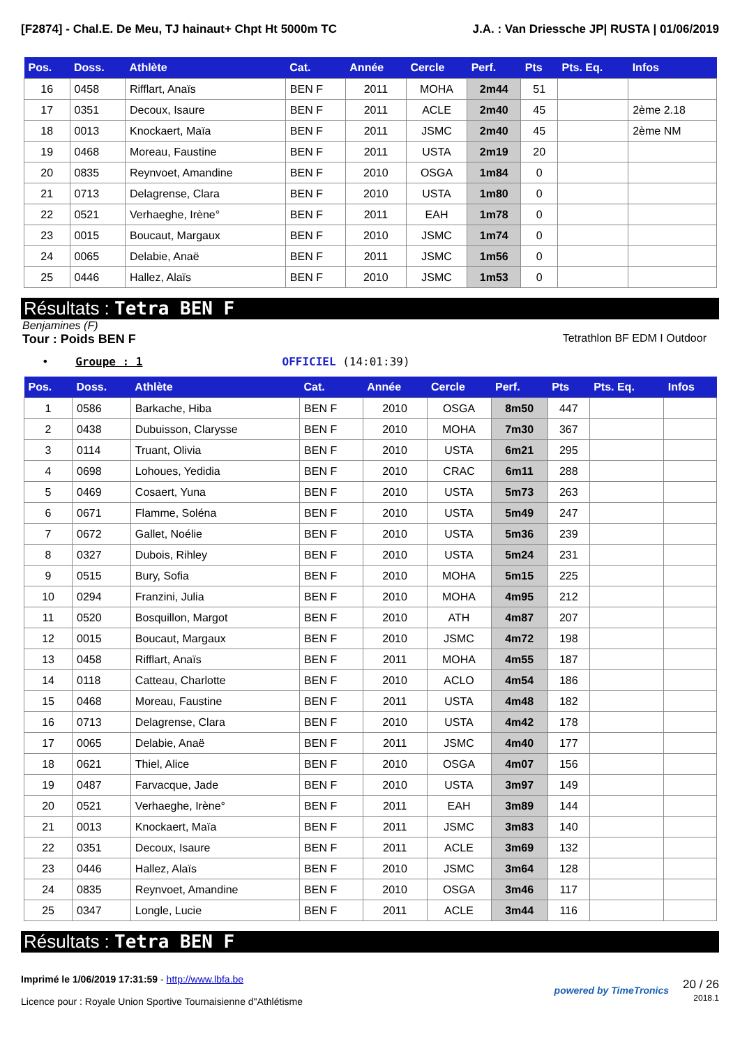[F2874] - Chal.E. De Meu, TJ hainaut+ Chpt Ht 5000m TC J.A. : Van Driessche JP| RUSTA | 01/06/2019
| Pos. | Doss. | Athlète | Cat. | Année | Cercle | Perf. | Pts | Pts. Eq. | Infos |
| --- | --- | --- | --- | --- | --- | --- | --- | --- | --- |
| 16 | 0458 | Rifflart, Anaïs | BEN F | 2011 | MOHA | 2m44 | 51 | | |
| 17 | 0351 | Decoux, Isaure | BEN F | 2011 | ACLE | 2m40 | 45 | | 2ème 2.18 |
| 18 | 0013 | Knockaert, Maïa | BEN F | 2011 | JSMC | 2m40 | 45 | | 2ème NM |
| 19 | 0468 | Moreau, Faustine | BEN F | 2011 | USTA | 2m19 | 20 | | |
| 20 | 0835 | Reynvoet, Amandine | BEN F | 2010 | OSGA | 1m84 | 0 | | |
| 21 | 0713 | Delagrense, Clara | BEN F | 2010 | USTA | 1m80 | 0 | | |
| 22 | 0521 | Verhaeghe, Irène° | BEN F | 2011 | EAH | 1m78 | 0 | | |
| 23 | 0015 | Boucaut, Margaux | BEN F | 2010 | JSMC | 1m74 | 0 | | |
| 24 | 0065 | Delabie, Anaë | BEN F | 2011 | JSMC | 1m56 | 0 | | |
| 25 | 0446 | Hallez, Alaïs | BEN F | 2010 | JSMC | 1m53 | 0 | | |
Résultats : Tetra BEN F
Benjamines (F)
Tour : Poids BEN F Tetrathlon BF EDM I Outdoor
• Groupe : 1 OFFICIEL (14:01:39)
| Pos. | Doss. | Athlète | Cat. | Année | Cercle | Perf. | Pts | Pts. Eq. | Infos |
| --- | --- | --- | --- | --- | --- | --- | --- | --- | --- |
| 1 | 0586 | Barkache, Hiba | BEN F | 2010 | OSGA | 8m50 | 447 | | |
| 2 | 0438 | Dubuisson, Clarysse | BEN F | 2010 | MOHA | 7m30 | 367 | | |
| 3 | 0114 | Truant, Olivia | BEN F | 2010 | USTA | 6m21 | 295 | | |
| 4 | 0698 | Lohoues, Yedidia | BEN F | 2010 | CRAC | 6m11 | 288 | | |
| 5 | 0469 | Cosaert, Yuna | BEN F | 2010 | USTA | 5m73 | 263 | | |
| 6 | 0671 | Flamme, Soléna | BEN F | 2010 | USTA | 5m49 | 247 | | |
| 7 | 0672 | Gallet, Noélie | BEN F | 2010 | USTA | 5m36 | 239 | | |
| 8 | 0327 | Dubois, Rihley | BEN F | 2010 | USTA | 5m24 | 231 | | |
| 9 | 0515 | Bury, Sofia | BEN F | 2010 | MOHA | 5m15 | 225 | | |
| 10 | 0294 | Franzini, Julia | BEN F | 2010 | MOHA | 4m95 | 212 | | |
| 11 | 0520 | Bosquillon, Margot | BEN F | 2010 | ATH | 4m87 | 207 | | |
| 12 | 0015 | Boucaut, Margaux | BEN F | 2010 | JSMC | 4m72 | 198 | | |
| 13 | 0458 | Rifflart, Anaïs | BEN F | 2011 | MOHA | 4m55 | 187 | | |
| 14 | 0118 | Catteau, Charlotte | BEN F | 2010 | ACLO | 4m54 | 186 | | |
| 15 | 0468 | Moreau, Faustine | BEN F | 2011 | USTA | 4m48 | 182 | | |
| 16 | 0713 | Delagrense, Clara | BEN F | 2010 | USTA | 4m42 | 178 | | |
| 17 | 0065 | Delabie, Anaë | BEN F | 2011 | JSMC | 4m40 | 177 | | |
| 18 | 0621 | Thiel, Alice | BEN F | 2010 | OSGA | 4m07 | 156 | | |
| 19 | 0487 | Farvacque, Jade | BEN F | 2010 | USTA | 3m97 | 149 | | |
| 20 | 0521 | Verhaeghe, Irène° | BEN F | 2011 | EAH | 3m89 | 144 | | |
| 21 | 0013 | Knockaert, Maïa | BEN F | 2011 | JSMC | 3m83 | 140 | | |
| 22 | 0351 | Decoux, Isaure | BEN F | 2011 | ACLE | 3m69 | 132 | | |
| 23 | 0446 | Hallez, Alaïs | BEN F | 2010 | JSMC | 3m64 | 128 | | |
| 24 | 0835 | Reynvoet, Amandine | BEN F | 2010 | OSGA | 3m46 | 117 | | |
| 25 | 0347 | Longle, Lucie | BEN F | 2011 | ACLE | 3m44 | 116 | | |
Résultats : Tetra BEN F
Imprimé le 1/06/2019 17:31:59 - http://www.lbfa.be
Licence pour : Royale Union Sportive Tournaisienne d"Athlétisme
powered by TimeTronics
20 / 26
2018.1